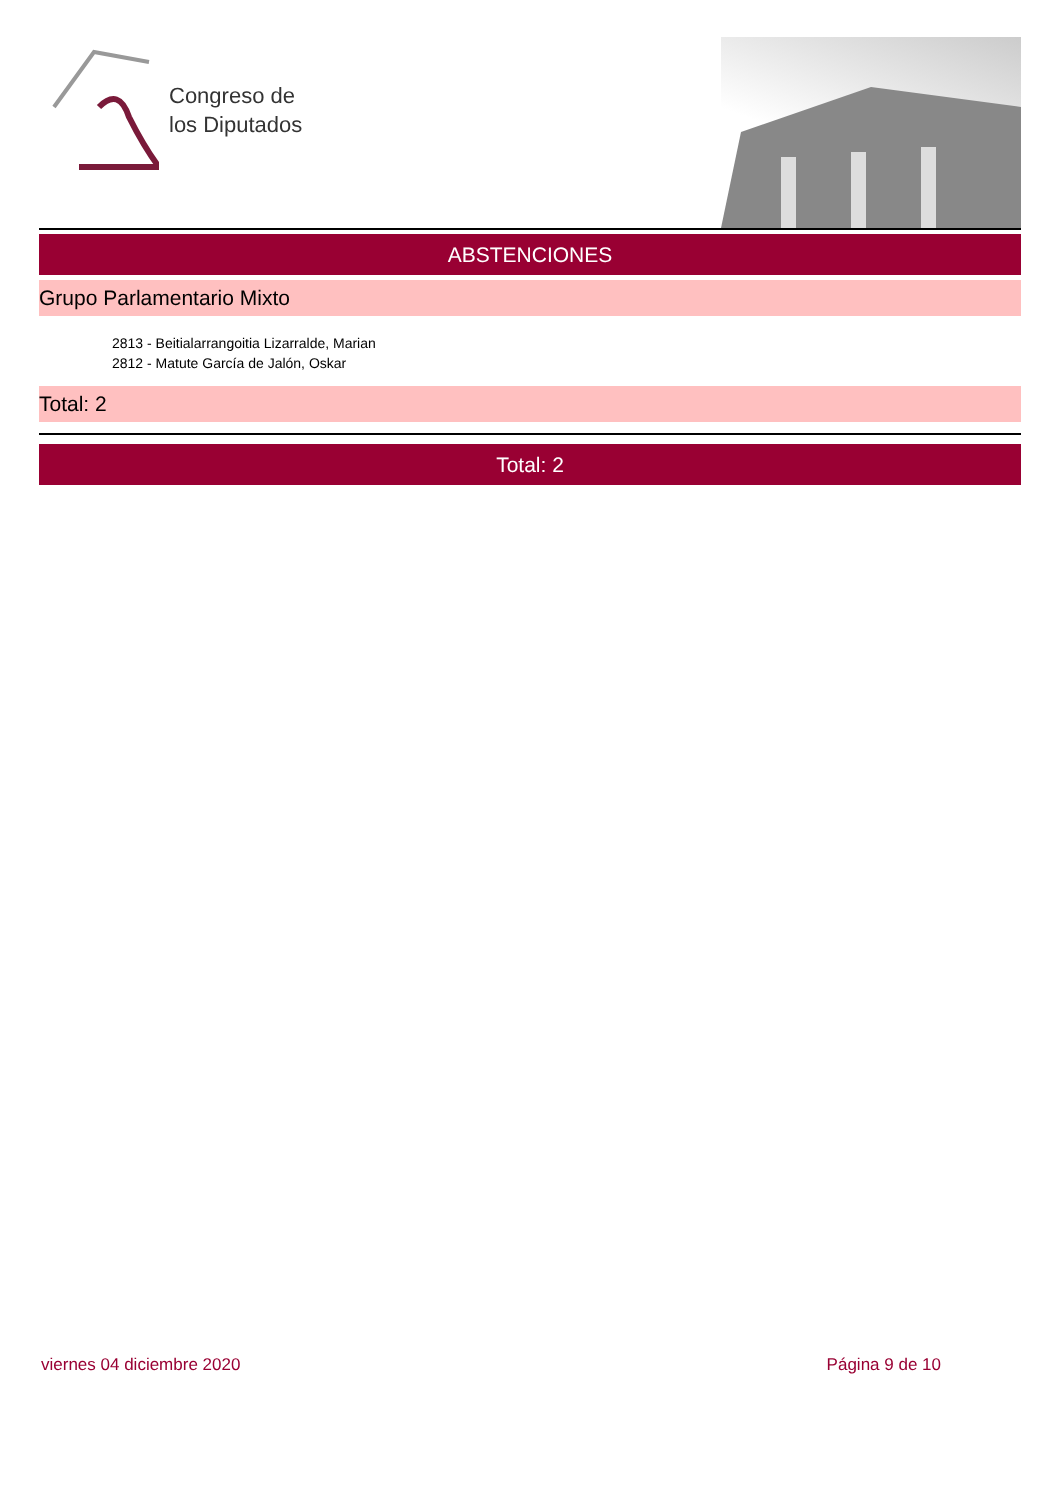Congreso de
los Diputados
ABSTENCIONES
Grupo Parlamentario Mixto
2813 - Beitialarrangoitia Lizarralde, Marian
2812 - Matute García de Jalón, Oskar
Total: 2
Total: 2
viernes 04 diciembre 2020 Página 9 de 10